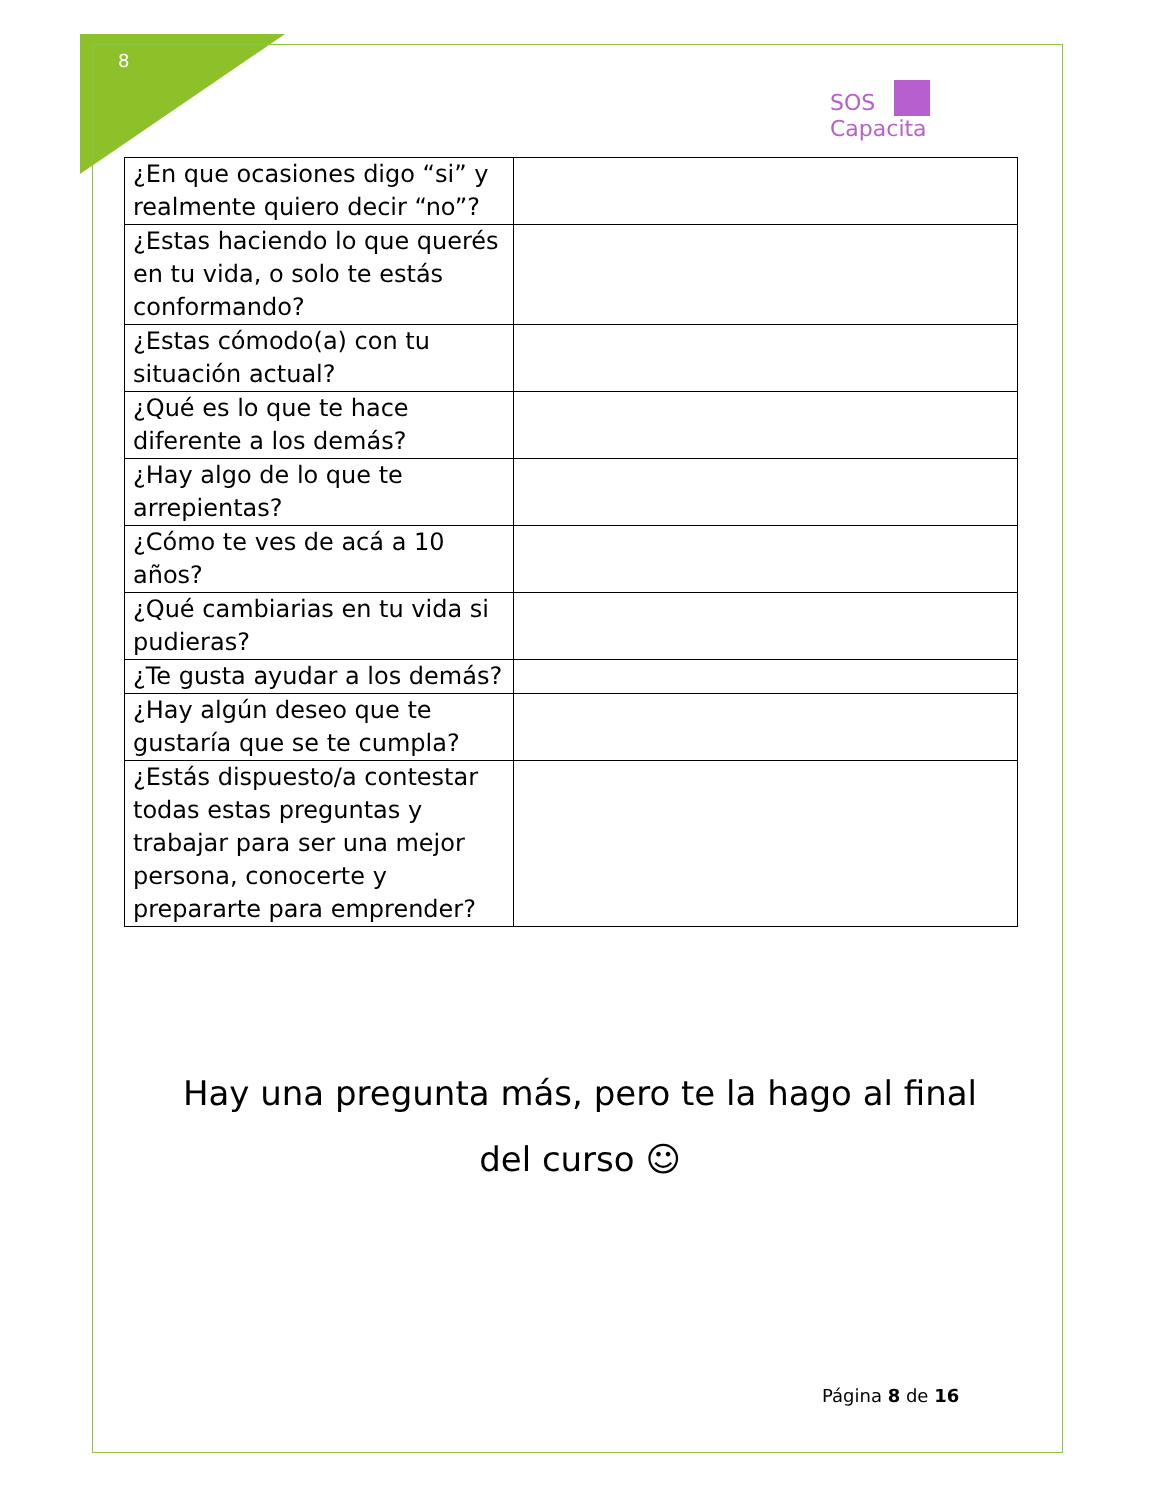8
SOS
Capacita
| ¿En que ocasiones digo “si” y realmente quiero decir “no”? | |
| ¿Estas haciendo lo que querés en tu vida, o solo te estás conformando? | |
| ¿Estas cómodo(a) con tu situación actual? | |
| ¿Qué es lo que te hace diferente a los demás? | |
| ¿Hay algo de lo que te arrepientas? | |
| ¿Cómo te ves de acá a 10 años? | |
| ¿Qué cambiarias en tu vida si pudieras? | |
| ¿Te gusta ayudar a los demás? | |
| ¿Hay algún deseo que te gustaría que se te cumpla? | |
| ¿Estás dispuesto/a contestar todas estas preguntas y trabajar para ser una mejor persona, conocerte y prepararte para emprender? | |
Hay una pregunta más, pero te la hago al final del curso ☺
Página 8 de 16